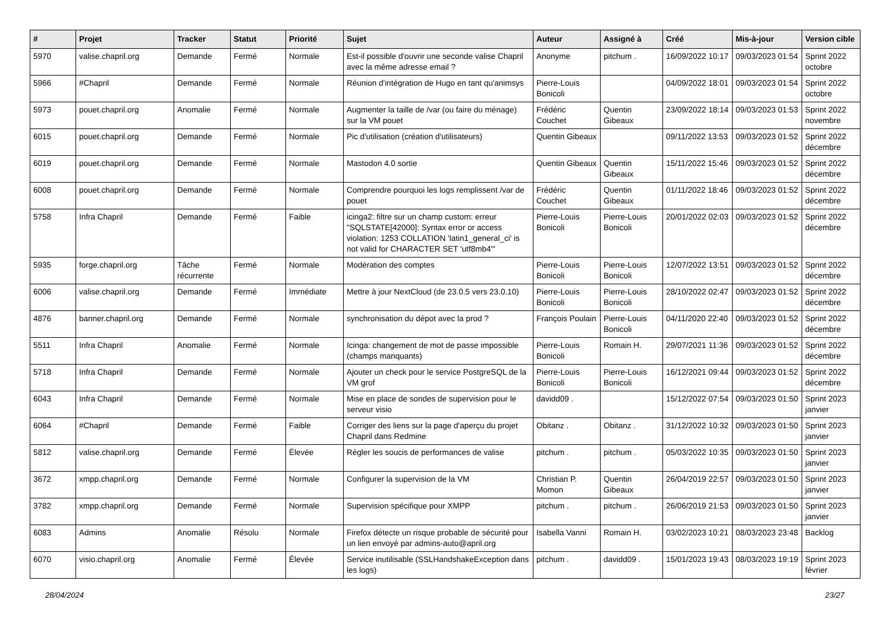| # | Projet | Tracker | Statut | Priorité | Sujet | Auteur | Assigné à | Créé | Mis-à-jour | Version cible |
| --- | --- | --- | --- | --- | --- | --- | --- | --- | --- | --- |
| 5970 | valise.chapril.org | Demande | Fermé | Normale | Est-il possible d'ouvrir une seconde valise Chapril avec la même adresse email ? | Anonyme | pitchum . | 16/09/2022 10:17 | 09/03/2023 01:54 | Sprint 2022 octobre |
| 5966 | #Chapril | Demande | Fermé | Normale | Réunion d'intégration de Hugo en tant qu'animsys | Pierre-Louis Bonicoli | | 04/09/2022 18:01 | 09/03/2023 01:54 | Sprint 2022 octobre |
| 5973 | pouet.chapril.org | Anomalie | Fermé | Normale | Augmenter la taille de /var (ou faire du ménage) sur la VM pouet | Frédéric Couchet | Quentin Gibeaux | 23/09/2022 18:14 | 09/03/2023 01:53 | Sprint 2022 novembre |
| 6015 | pouet.chapril.org | Demande | Fermé | Normale | Pic d'utilisation (création d'utilisateurs) | Quentin Gibeaux | | 09/11/2022 13:53 | 09/03/2023 01:52 | Sprint 2022 décembre |
| 6019 | pouet.chapril.org | Demande | Fermé | Normale | Mastodon 4.0 sortie | Quentin Gibeaux | Quentin Gibeaux | 15/11/2022 15:46 | 09/03/2023 01:52 | Sprint 2022 décembre |
| 6008 | pouet.chapril.org | Demande | Fermé | Normale | Comprendre pourquoi les logs remplissent /var de pouet | Frédéric Couchet | Quentin Gibeaux | 01/11/2022 18:46 | 09/03/2023 01:52 | Sprint 2022 décembre |
| 5758 | Infra Chapril | Demande | Fermé | Faible | icinga2: filtre sur un champ custom: erreur "SQLSTATE[42000]: Syntax error or access violation: 1253 COLLATION 'latin1_general_ci' is not valid for CHARACTER SET 'utf8mb4'" | Pierre-Louis Bonicoli | Pierre-Louis Bonicoli | 20/01/2022 02:03 | 09/03/2023 01:52 | Sprint 2022 décembre |
| 5935 | forge.chapril.org | Tâche récurrente | Fermé | Normale | Modération des comptes | Pierre-Louis Bonicoli | Pierre-Louis Bonicoli | 12/07/2022 13:51 | 09/03/2023 01:52 | Sprint 2022 décembre |
| 6006 | valise.chapril.org | Demande | Fermé | Immédiate | Mettre à jour NextCloud (de 23.0.5 vers 23.0.10) | Pierre-Louis Bonicoli | Pierre-Louis Bonicoli | 28/10/2022 02:47 | 09/03/2023 01:52 | Sprint 2022 décembre |
| 4876 | banner.chapril.org | Demande | Fermé | Normale | synchronisation du dépot avec la prod ? | François Poulain | Pierre-Louis Bonicoli | 04/11/2020 22:40 | 09/03/2023 01:52 | Sprint 2022 décembre |
| 5511 | Infra Chapril | Anomalie | Fermé | Normale | Icinga: changement de mot de passe impossible (champs manquants) | Pierre-Louis Bonicoli | Romain H. | 29/07/2021 11:36 | 09/03/2023 01:52 | Sprint 2022 décembre |
| 5718 | Infra Chapril | Demande | Fermé | Normale | Ajouter un check pour le service PostgreSQL de la VM grof | Pierre-Louis Bonicoli | Pierre-Louis Bonicoli | 16/12/2021 09:44 | 09/03/2023 01:52 | Sprint 2022 décembre |
| 6043 | Infra Chapril | Demande | Fermé | Normale | Mise en place de sondes de supervision pour le serveur visio | davidd09 . | | 15/12/2022 07:54 | 09/03/2023 01:50 | Sprint 2023 janvier |
| 6064 | #Chapril | Demande | Fermé | Faible | Corriger des liens sur la page d'aperçu du projet Chapril dans Redmine | Obitanz . | Obitanz . | 31/12/2022 10:32 | 09/03/2023 01:50 | Sprint 2023 janvier |
| 5812 | valise.chapril.org | Demande | Fermé | Élevée | Régler les soucis de performances de valise | pitchum . | pitchum . | 05/03/2022 10:35 | 09/03/2023 01:50 | Sprint 2023 janvier |
| 3672 | xmpp.chapril.org | Demande | Fermé | Normale | Configurer la supervision de la VM | Christian P. Momon | Quentin Gibeaux | 26/04/2019 22:57 | 09/03/2023 01:50 | Sprint 2023 janvier |
| 3782 | xmpp.chapril.org | Demande | Fermé | Normale | Supervision spécifique pour XMPP | pitchum . | pitchum . | 26/06/2019 21:53 | 09/03/2023 01:50 | Sprint 2023 janvier |
| 6083 | Admins | Anomalie | Résolu | Normale | Firefox détecte un risque probable de sécurité pour un lien envoyé par admins-auto@april.org | Isabella Vanni | Romain H. | 03/02/2023 10:21 | 08/03/2023 23:48 | Backlog |
| 6070 | visio.chapril.org | Anomalie | Fermé | Élevée | Service inutilisable (SSLHandshakeException dans les logs) | pitchum . | davidd09 . | 15/01/2023 19:43 | 08/03/2023 19:19 | Sprint 2023 février |
28/04/2024 23/27